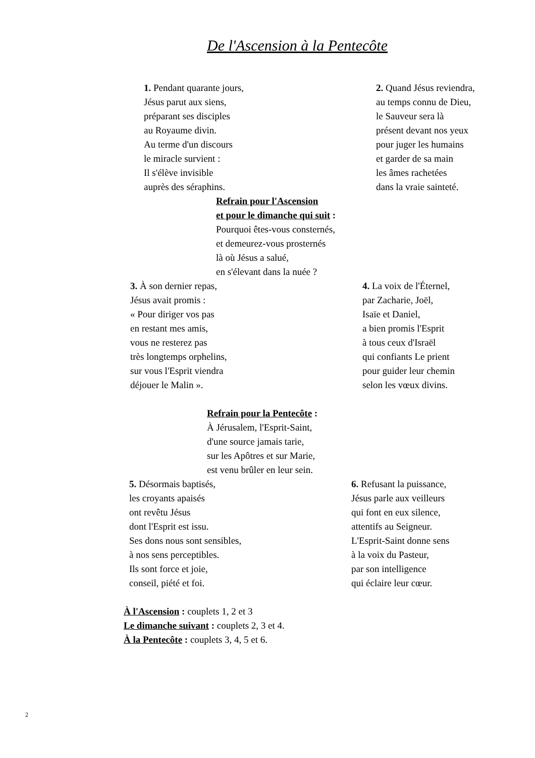De l'Ascension à la Pentecôte
1. Pendant quarante jours,
Jésus parut aux siens,
préparant ses disciples
au Royaume divin.
Au terme d'un discours
le miracle survient :
Il s'élève invisible
auprès des séraphins.
2. Quand Jésus reviendra,
au temps connu de Dieu,
le Sauveur sera là
présent devant nos yeux
pour juger les humains
et garder de sa main
les âmes rachetées
dans la vraie sainteté.
Refrain pour l'Ascension
et pour le dimanche qui suit :
Pourquoi êtes-vous consternés,
et demeurez-vous prosternés
là où Jésus a salué,
en s'élevant dans la nuée ?
3. À son dernier repas,
Jésus avait promis :
« Pour diriger vos pas
en restant mes amis,
vous ne resterez pas
très longtemps orphelins,
sur vous l'Esprit viendra
déjouer le Malin ».
4. La voix de l'Éternel,
par Zacharie, Joël,
Isaïe et Daniel,
a bien promis l'Esprit
à tous ceux d'Israël
qui confiants Le prient
pour guider leur chemin
selon les vœux divins.
Refrain pour la Pentecôte :
À Jérusalem, l'Esprit-Saint,
d'une source jamais tarie,
sur les Apôtres et sur Marie,
est venu brûler en leur sein.
5. Désormais baptisés,
les croyants apaisés
ont revêtu Jésus
dont l'Esprit est issu.
Ses dons nous sont sensibles,
à nos sens perceptibles.
Ils sont force et joie,
conseil, piété et foi.
6. Refusant la puissance,
Jésus parle aux veilleurs
qui font en eux silence,
attentifs au Seigneur.
L'Esprit-Saint donne sens
à la voix du Pasteur,
par son intelligence
qui éclaire leur cœur.
À l'Ascension : couplets 1, 2 et 3
Le dimanche suivant : couplets 2, 3 et 4.
À la Pentecôte : couplets 3, 4, 5 et 6.
2